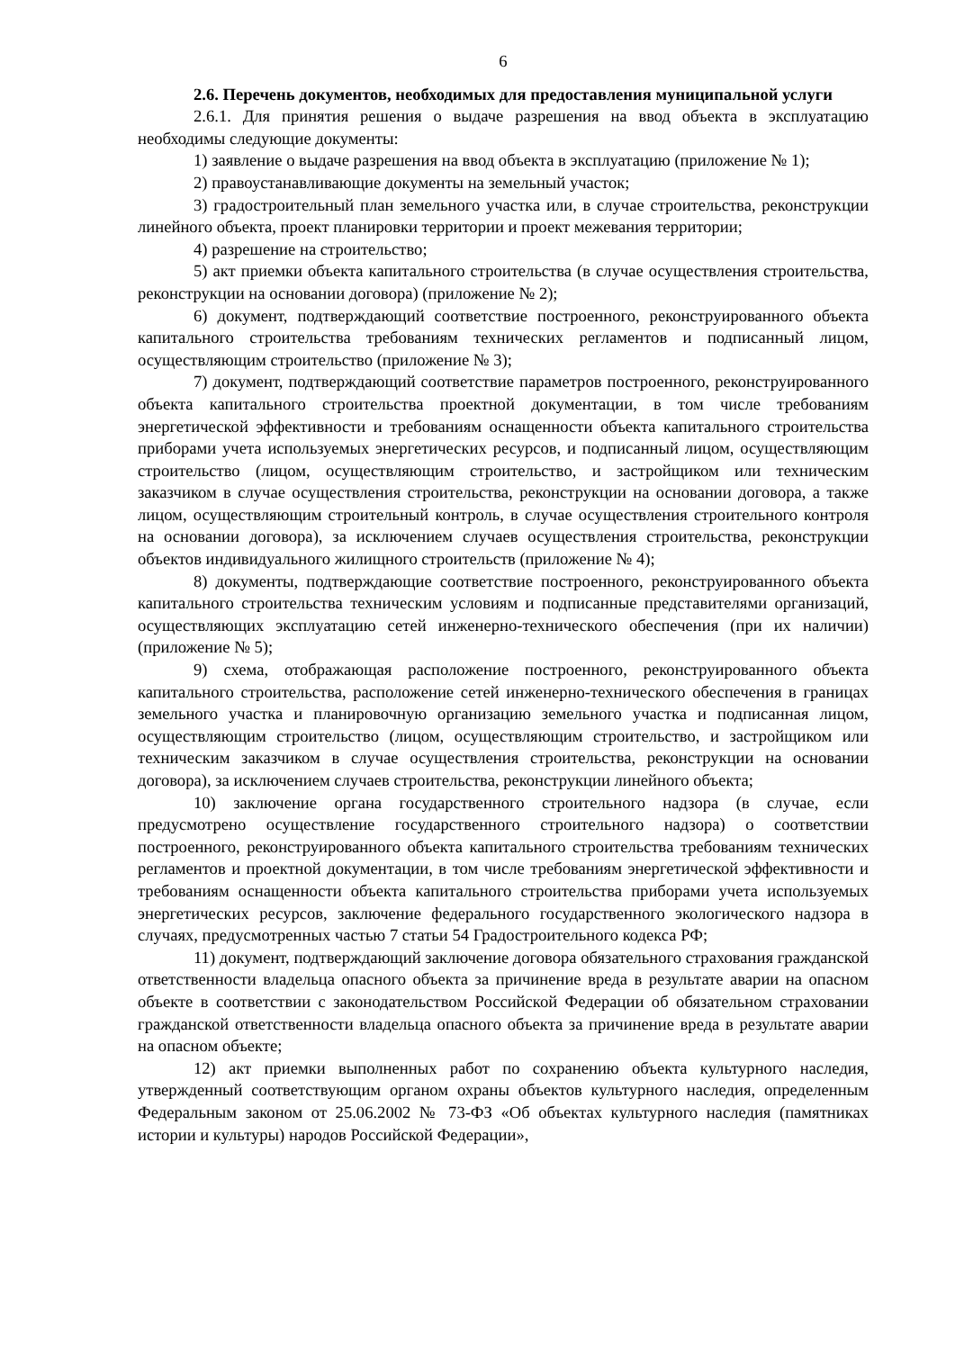6
2.6. Перечень документов, необходимых для предоставления муниципальной услуги
2.6.1. Для принятия решения о выдаче разрешения на ввод объекта в эксплуатацию необходимы следующие документы:
1) заявление о выдаче разрешения на ввод объекта в эксплуатацию (приложение № 1);
2) правоустанавливающие документы на земельный участок;
3) градостроительный план земельного участка или, в случае строительства, реконструкции линейного объекта, проект планировки территории и проект межевания территории;
4) разрешение на строительство;
5) акт приемки объекта капитального строительства (в случае осуществления строительства, реконструкции на основании договора) (приложение № 2);
6) документ, подтверждающий соответствие построенного, реконструированного объекта капитального строительства требованиям технических регламентов и подписанный лицом, осуществляющим строительство (приложение № 3);
7) документ, подтверждающий соответствие параметров построенного, реконструированного объекта капитального строительства проектной документации, в том числе требованиям энергетической эффективности и требованиям оснащенности объекта капитального строительства приборами учета используемых энергетических ресурсов, и подписанный лицом, осуществляющим строительство (лицом, осуществляющим строительство, и застройщиком или техническим заказчиком в случае осуществления строительства, реконструкции на основании договора, а также лицом, осуществляющим строительный контроль, в случае осуществления строительного контроля на основании договора), за исключением случаев осуществления строительства, реконструкции объектов индивидуального жилищного строительств (приложение № 4);
8) документы, подтверждающие соответствие построенного, реконструированного объекта капитального строительства техническим условиям и подписанные представителями организаций, осуществляющих эксплуатацию сетей инженерно-технического обеспечения (при их наличии) (приложение № 5);
9) схема, отображающая расположение построенного, реконструированного объекта капитального строительства, расположение сетей инженерно-технического обеспечения в границах земельного участка и планировочную организацию земельного участка и подписанная лицом, осуществляющим строительство (лицом, осуществляющим строительство, и застройщиком или техническим заказчиком в случае осуществления строительства, реконструкции на основании договора), за исключением случаев строительства, реконструкции линейного объекта;
10) заключение органа государственного строительного надзора (в случае, если предусмотрено осуществление государственного строительного надзора) о соответствии построенного, реконструированного объекта капитального строительства требованиям технических регламентов и проектной документации, в том числе требованиям энергетической эффективности и требованиям оснащенности объекта капитального строительства приборами учета используемых энергетических ресурсов, заключение федерального государственного экологического надзора в случаях, предусмотренных частью 7 статьи 54 Градостроительного кодекса РФ;
11) документ, подтверждающий заключение договора обязательного страхования гражданской ответственности владельца опасного объекта за причинение вреда в результате аварии на опасном объекте в соответствии с законодательством Российской Федерации об обязательном страховании гражданской ответственности владельца опасного объекта за причинение вреда в результате аварии на опасном объекте;
12) акт приемки выполненных работ по сохранению объекта культурного наследия, утвержденный соответствующим органом охраны объектов культурного наследия, определенным Федеральным законом от 25.06.2002 № 73-ФЗ «Об объектах культурного наследия (памятниках истории и культуры) народов Российской Федерации»,